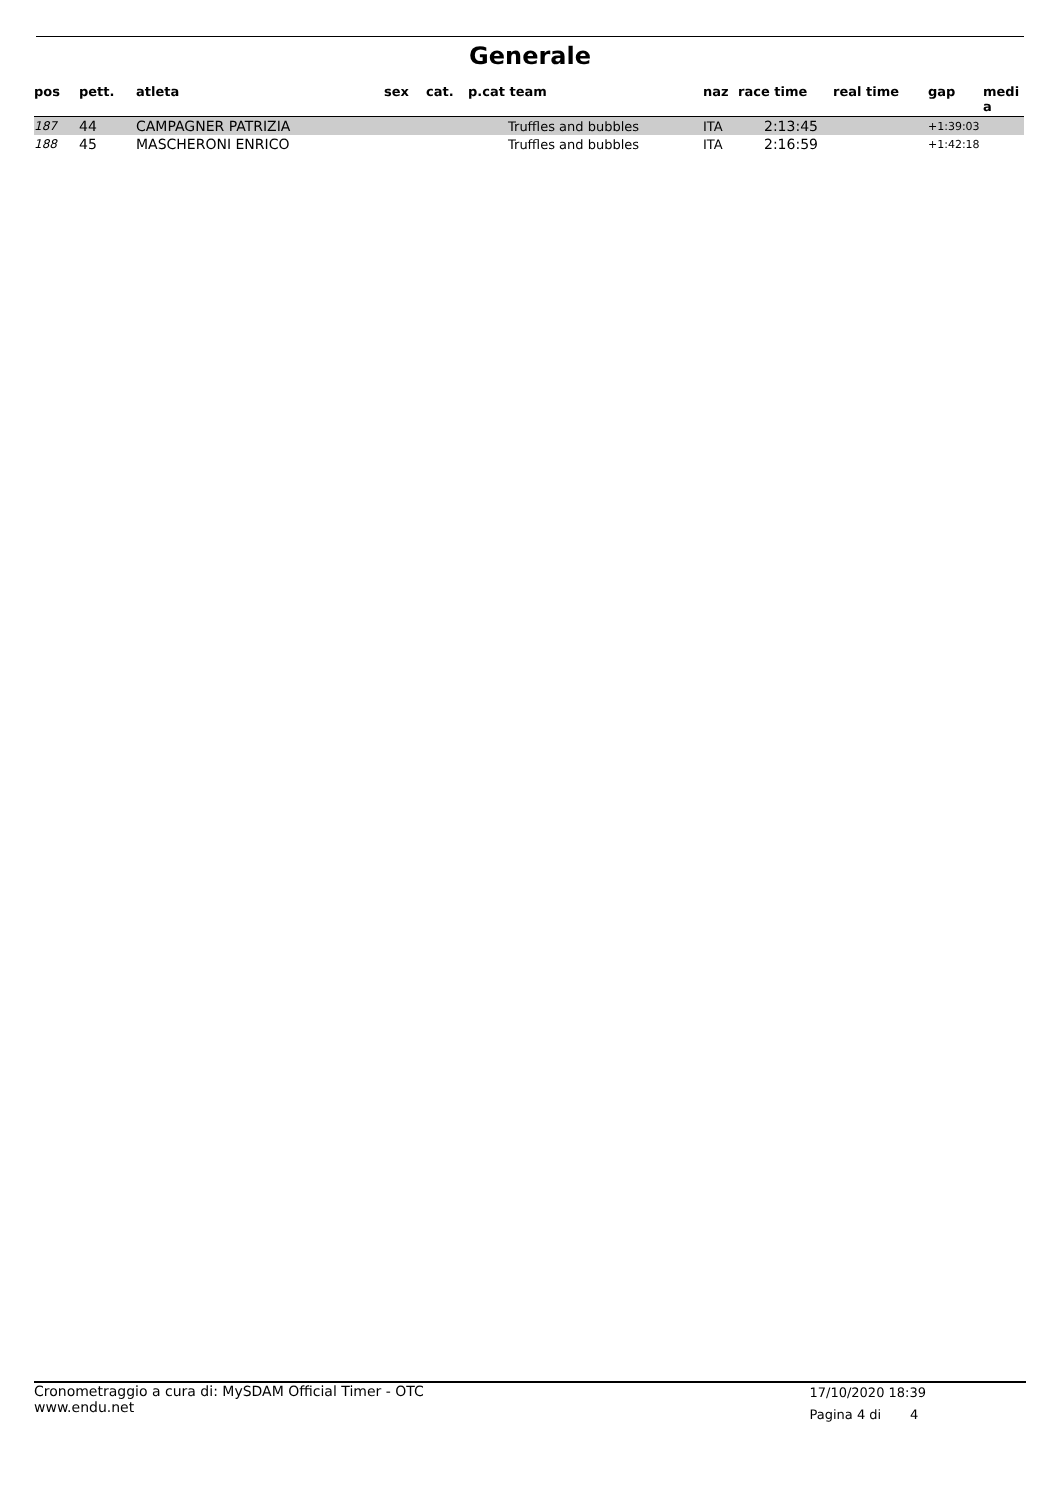Generale
| pos | pett. | atleta | sex | cat. | p.cat team | naz | race time | real time | gap | medi a |
| --- | --- | --- | --- | --- | --- | --- | --- | --- | --- | --- |
| 187 | 44 | CAMPAGNER PATRIZIA | | | Truffles and bubbles | ITA | 2:13:45 | | +1:39:03 | |
| 188 | 45 | MASCHERONI ENRICO | | | Truffles and bubbles | ITA | 2:16:59 | | +1:42:18 | |
Cronometraggio a cura di: MySDAM Official Timer - OTC
www.endu.net
17/10/2020 18:39
Pagina 4 di 4